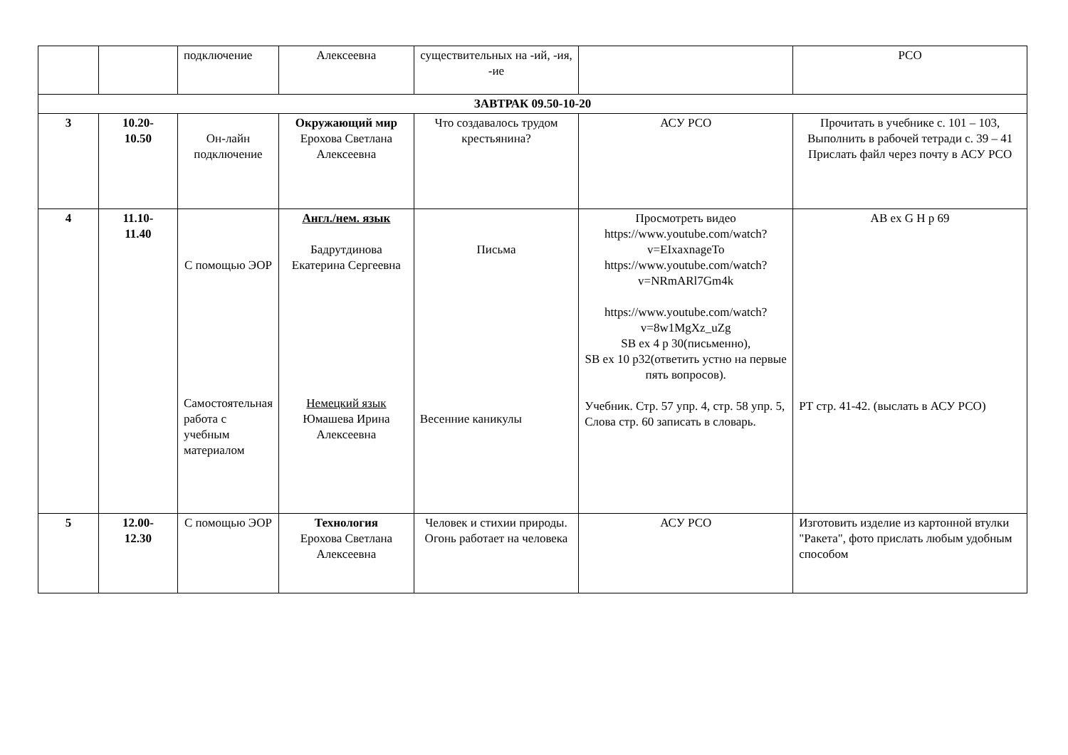| | | подключение | Алексеевна | существительных на -ий, -ия, -ие | | РСО |
| ЗАВТРАК 09.50-10-20 | | | | | | |
| 3 | 10.20- 10.50 | Он-лайн подключение | Окружающий мир Ерохова Светлана Алексеевна | Что создавалось трудом крестьянина? | АСУ РСО | Прочитать в учебнике с. 101 – 103, Выполнить в рабочей тетради с. 39 – 41 Прислать файл через почту в АСУ РСО |
| 4 | 11.10- 11.40 | С помощью ЭОР Самостоятельная работа с учебным материалом | Англ./нем. язык Бадрутдинова Екатерина Сергеевна Немецкий язык Юмашева Ирина Алексеевна | Письма Весенние каникулы | Просмотреть видео https://www.youtube.com/watch?v=EIxaxnageTo https://www.youtube.com/watch?v=NRmARl7Gm4k https://www.youtube.com/watch?v=8w1MgXz_uZg SB ex 4 p 30(письменно), SB ex 10 p32(ответить устно на первые пять вопросов). Учебник. Стр. 57 упр. 4, стр. 58 упр. 5, Слова стр. 60 записать в словарь. | AB ex G H p 69 РТ стр. 41-42. (выслать в АСУ РСО) |
| 5 | 12.00- 12.30 | С помощью ЭОР | Технология Ерохова Светлана Алексеевна | Человек и стихии природы. Огонь работает на человека | АСУ РСО | Изготовить изделие из картонной втулки "Ракета", фото прислать любым удобным способом |